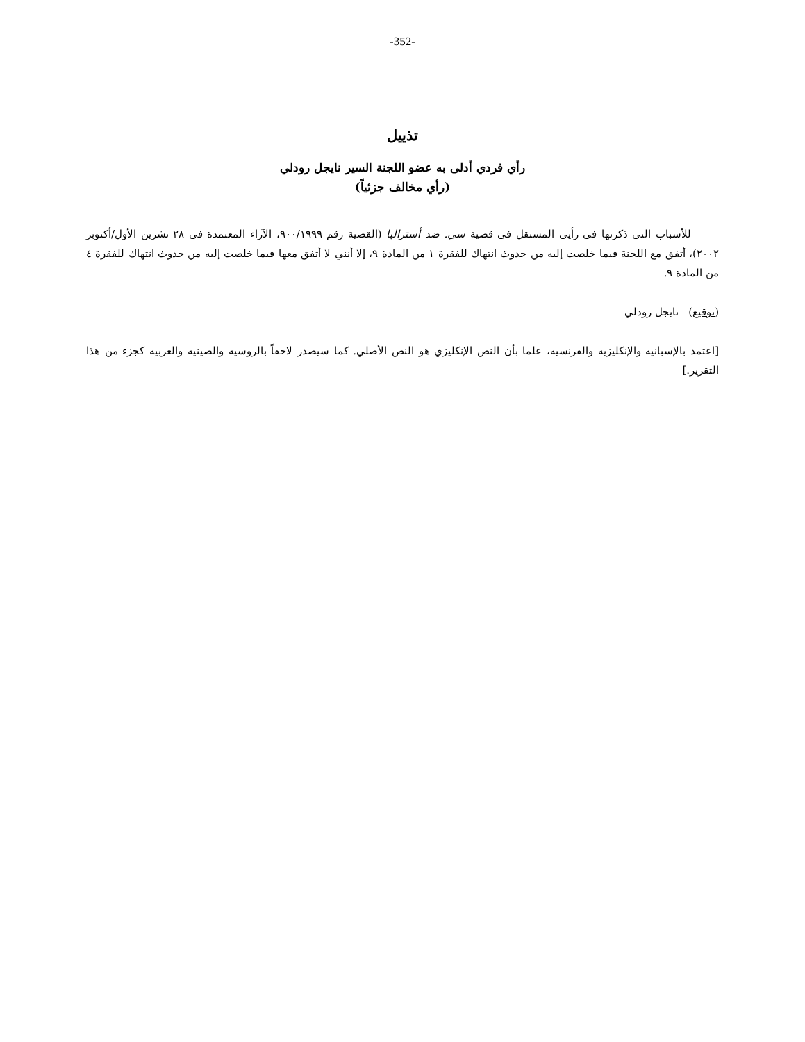-352-
تذييل
رأي فردي أدلى به عضو اللجنة السير نايجل رودلي
(رأي مخالف جزئياً)
للأسباب التي ذكرتها في رأيي المستقل في قضية سي. ضد أستراليا (القضية رقم ٩٠٠/١٩٩٩، الآراء المعتمدة في ٢٨ تشرين الأول/أكتوبر ٢٠٠٢)، أتفق مع اللجنة فيما خلصت إليه من حدوث انتهاك للفقرة ١ من المادة ٩، إلا أنني لا أتفق معها فيما خلصت إليه من حدوث انتهاك للفقرة ٤ من المادة ٩.
(توقيع) نايجل رودلي
[اعتمد بالإسبانية والإنكليزية والفرنسية، علما بأن النص الإنكليزي هو النص الأصلي. كما سيصدر لاحقاً بالروسية والصينية والعربية كجزء من هذا التقرير.]